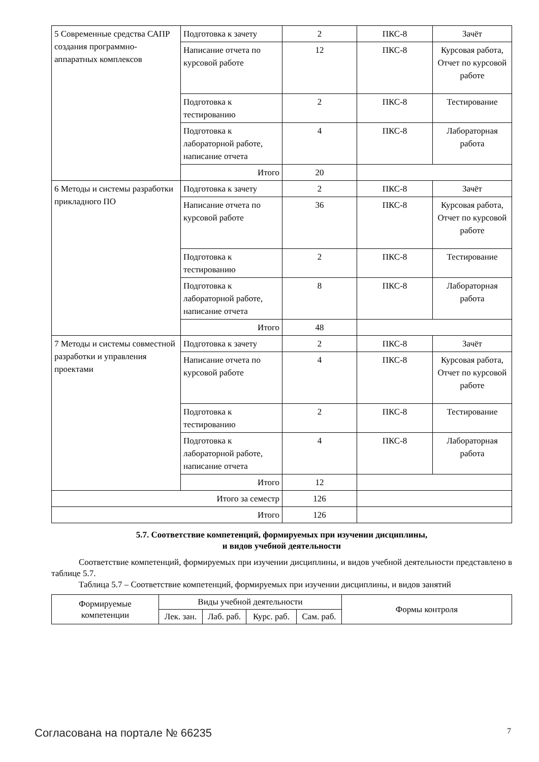| 5 Современные средства САПР создания программно-аппаратных комплексов | Подготовка к зачету | 2 | ПКС-8 | Зачёт |
| | Написание отчета по курсовой работе | 12 | ПКС-8 | Курсовая работа, Отчет по курсовой работе |
| | Подготовка к тестированию | 2 | ПКС-8 | Тестирование |
| | Подготовка к лабораторной работе, написание отчета | 4 | ПКС-8 | Лабораторная работа |
| | Итого | 20 | | |
| 6 Методы и системы разработки прикладного ПО | Подготовка к зачету | 2 | ПКС-8 | Зачёт |
| | Написание отчета по курсовой работе | 36 | ПКС-8 | Курсовая работа, Отчет по курсовой работе |
| | Подготовка к тестированию | 2 | ПКС-8 | Тестирование |
| | Подготовка к лабораторной работе, написание отчета | 8 | ПКС-8 | Лабораторная работа |
| | Итого | 48 | | |
| 7 Методы и системы совместной разработки и управления проектами | Подготовка к зачету | 2 | ПКС-8 | Зачёт |
| | Написание отчета по курсовой работе | 4 | ПКС-8 | Курсовая работа, Отчет по курсовой работе |
| | Подготовка к тестированию | 2 | ПКС-8 | Тестирование |
| | Подготовка к лабораторной работе, написание отчета | 4 | ПКС-8 | Лабораторная работа |
| | Итого | 12 | | |
| Итого за семестр | | 126 | | |
| Итого | | 126 | | |
5.7. Соответствие компетенций, формируемых при изучении дисциплины,
и видов учебной деятельности
Соответствие компетенций, формируемых при изучении дисциплины, и видов учебной деятельности представлено в таблице 5.7.
Таблица 5.7 – Соответствие компетенций, формируемых при изучении дисциплины, и видов занятий
| Формируемые компетенции | Виды учебной деятельности | | | | Формы контроля |
| --- | --- | --- | --- | --- | --- |
| | Лек. зан. | Лаб. раб. | Курс. раб. | Сам. раб. | |
Согласована на портале № 66235 7